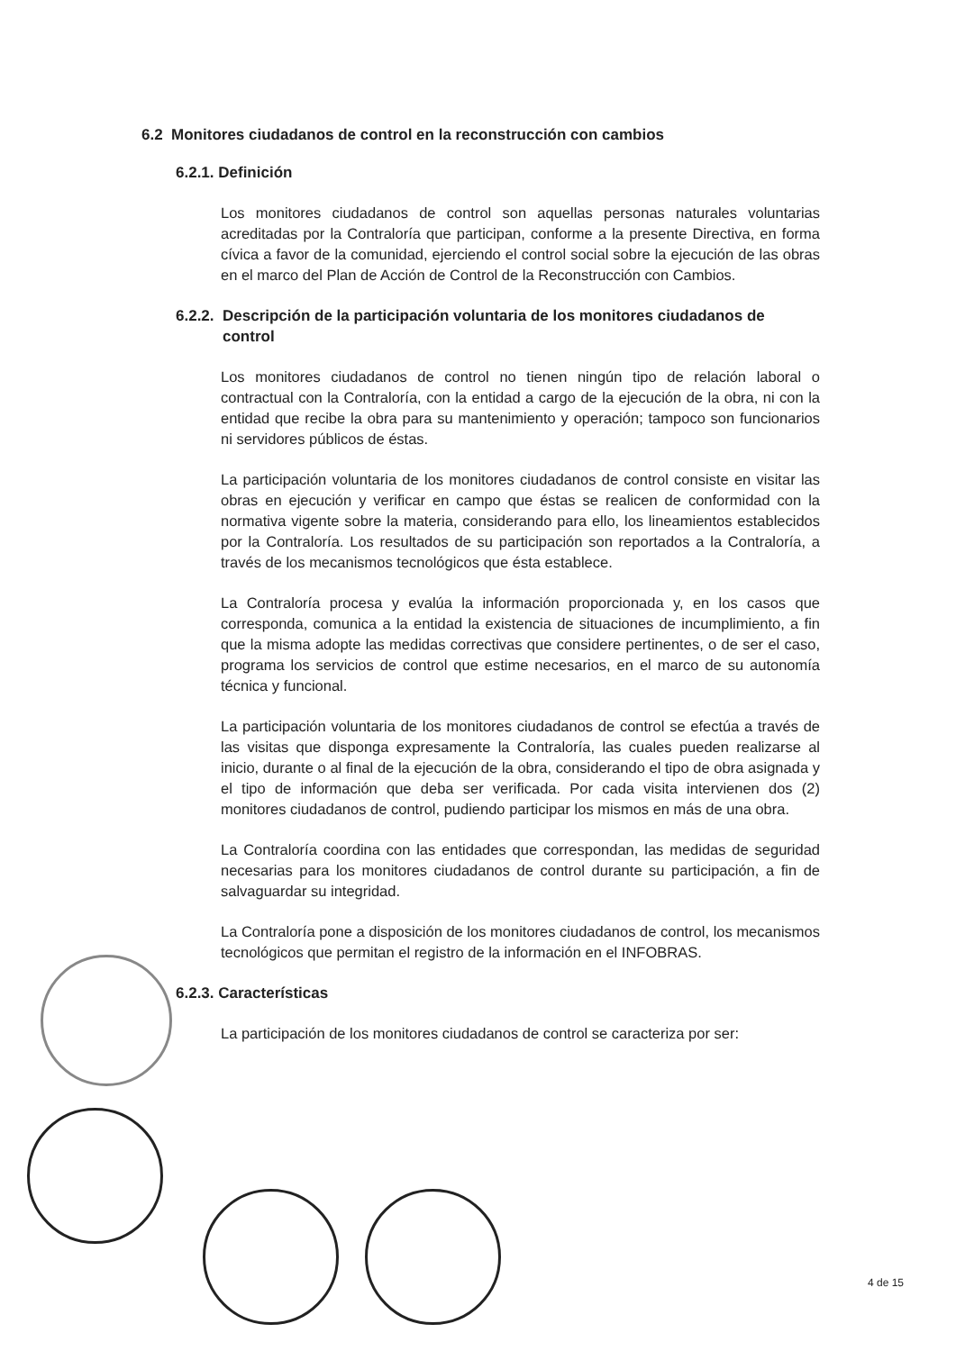6.2 Monitores ciudadanos de control en la reconstrucción con cambios
6.2.1. Definición
Los monitores ciudadanos de control son aquellas personas naturales voluntarias acreditadas por la Contraloría que participan, conforme a la presente Directiva, en forma cívica a favor de la comunidad, ejerciendo el control social sobre la ejecución de las obras en el marco del Plan de Acción de Control de la Reconstrucción con Cambios.
6.2.2. Descripción de la participación voluntaria de los monitores ciudadanos de control
Los monitores ciudadanos de control no tienen ningún tipo de relación laboral o contractual con la Contraloría, con la entidad a cargo de la ejecución de la obra, ni con la entidad que recibe la obra para su mantenimiento y operación; tampoco son funcionarios ni servidores públicos de éstas.
La participación voluntaria de los monitores ciudadanos de control consiste en visitar las obras en ejecución y verificar en campo que éstas se realicen de conformidad con la normativa vigente sobre la materia, considerando para ello, los lineamientos establecidos por la Contraloría. Los resultados de su participación son reportados a la Contraloría, a través de los mecanismos tecnológicos que ésta establece.
La Contraloría procesa y evalúa la información proporcionada y, en los casos que corresponda, comunica a la entidad la existencia de situaciones de incumplimiento, a fin que la misma adopte las medidas correctivas que considere pertinentes, o de ser el caso, programa los servicios de control que estime necesarios, en el marco de su autonomía técnica y funcional.
La participación voluntaria de los monitores ciudadanos de control se efectúa a través de las visitas que disponga expresamente la Contraloría, las cuales pueden realizarse al inicio, durante o al final de la ejecución de la obra, considerando el tipo de obra asignada y el tipo de información que deba ser verificada. Por cada visita intervienen dos (2) monitores ciudadanos de control, pudiendo participar los mismos en más de una obra.
La Contraloría coordina con las entidades que correspondan, las medidas de seguridad necesarias para los monitores ciudadanos de control durante su participación, a fin de salvaguardar su integridad.
La Contraloría pone a disposición de los monitores ciudadanos de control, los mecanismos tecnológicos que permitan el registro de la información en el INFOBRAS.
6.2.3. Características
La participación de los monitores ciudadanos de control se caracteriza por ser:
4 de 15